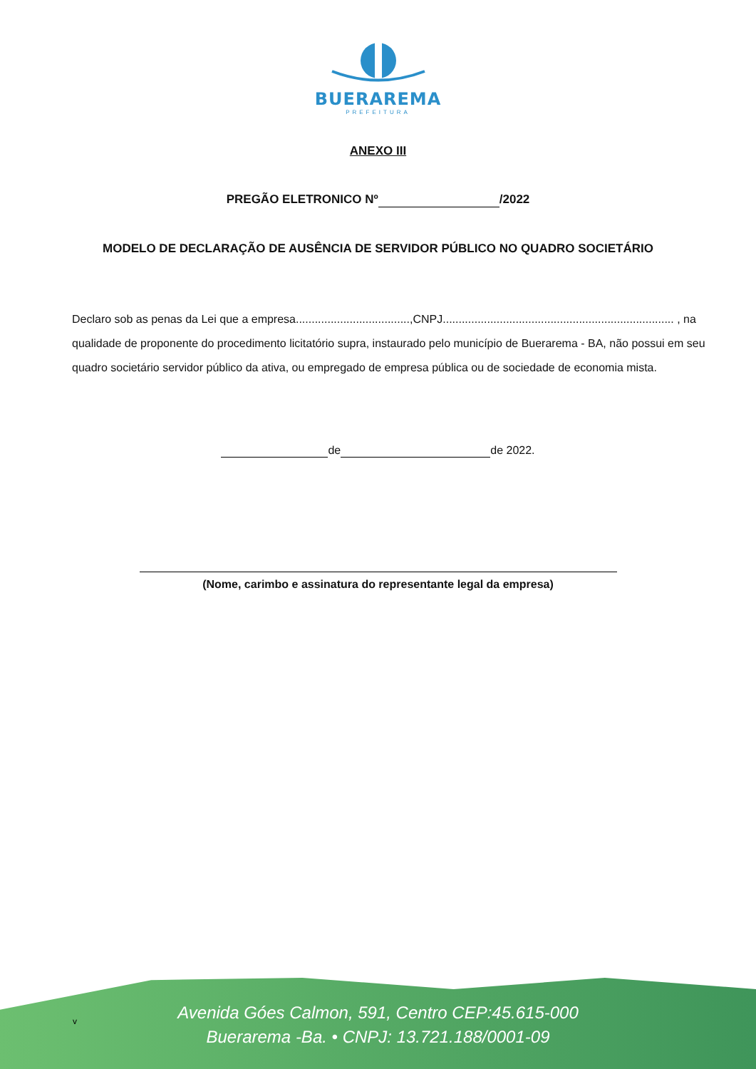BUERAREMA
PREFEITURA
ANEXO III
PREGÃO ELETRONICO Nº /2022
MODELO DE DECLARAÇÃO DE AUSÊNCIA DE SERVIDOR PÚBLICO NO QUADRO SOCIETÁRIO
Declaro sob as penas da Lei que a empresa....................................,CNPJ......................................................................... , na qualidade de proponente do procedimento licitatório supra, instaurado pelo município de Buerarema - BA, não possui em seu quadro societário servidor público da ativa, ou empregado de empresa pública ou de sociedade de economia mista.
de de 2022.
(Nome, carimbo e assinatura do representante legal da empresa)
Avenida Góes Calmon, 591, Centro CEP:45.615-000
Buerarema -Ba. • CNPJ: 13.721.188/0001-09
v